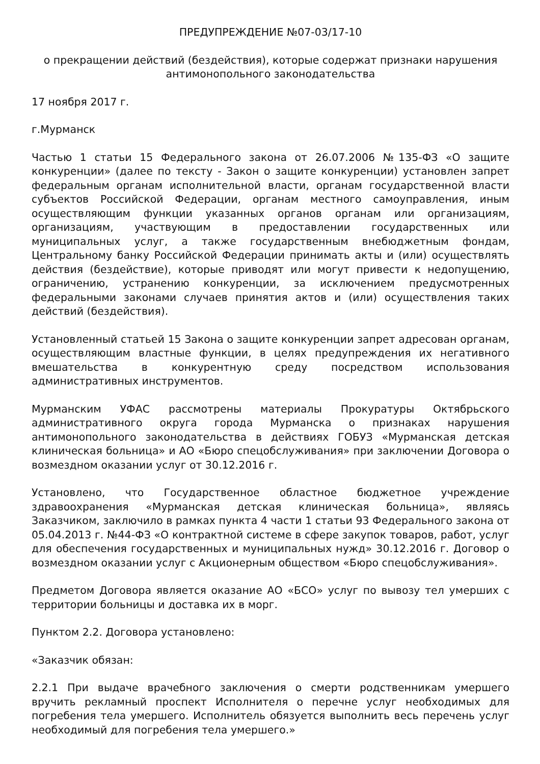ПРЕДУПРЕЖДЕНИЕ №07-03/17-10
о прекращении действий (бездействия), которые содержат признаки нарушения антимонопольного законодательства
17 ноября 2017 г.
г.Мурманск
Частью 1 статьи 15 Федерального закона от 26.07.2006 №135-ФЗ «О защите конкуренции» (далее по тексту - Закон о защите конкуренции) установлен запрет федеральным органам исполнительной власти, органам государственной власти субъектов Российской Федерации, органам местного самоуправления, иным осуществляющим функции указанных органов органам или организациям, организациям, участвующим в предоставлении государственных или муниципальных услуг, а также государственным внебюджетным фондам, Центральному банку Российской Федерации принимать акты и (или) осуществлять действия (бездействие), которые приводят или могут привести к недопущению, ограничению, устранению конкуренции, за исключением предусмотренных федеральными законами случаев принятия актов и (или) осуществления таких действий (бездействия).
Установленный статьей 15 Закона о защите конкуренции запрет адресован органам, осуществляющим властные функции, в целях предупреждения их негативного вмешательства в конкурентную среду посредством использования административных инструментов.
Мурманским УФАС рассмотрены материалы Прокуратуры Октябрьского административного округа города Мурманска о признаках нарушения антимонопольного законодательства в действиях ГОБУЗ «Мурманская детская клиническая больница» и АО «Бюро спецобслуживания» при заключении Договора о возмездном оказании услуг от 30.12.2016 г.
Установлено, что Государственное областное бюджетное учреждение здравоохранения «Мурманская детская клиническая больница», являясь Заказчиком, заключило в рамках пункта 4 части 1 статьи 93 Федерального закона от 05.04.2013 г. №44-ФЗ «О контрактной системе в сфере закупок товаров, работ, услуг для обеспечения государственных и муниципальных нужд» 30.12.2016 г. Договор о возмездном оказании услуг с Акционерным обществом «Бюро спецобслуживания».
Предметом Договора является оказание АО «БСО» услуг по вывозу тел умерших с территории больницы и доставка их в морг.
Пунктом 2.2. Договора установлено:
«Заказчик обязан:
2.2.1 При выдаче врачебного заключения о смерти родственникам умершего вручить рекламный проспект Исполнителя о перечне услуг необходимых для погребения тела умершего. Исполнитель обязуется выполнить весь перечень услуг необходимый для погребения тела умершего.»